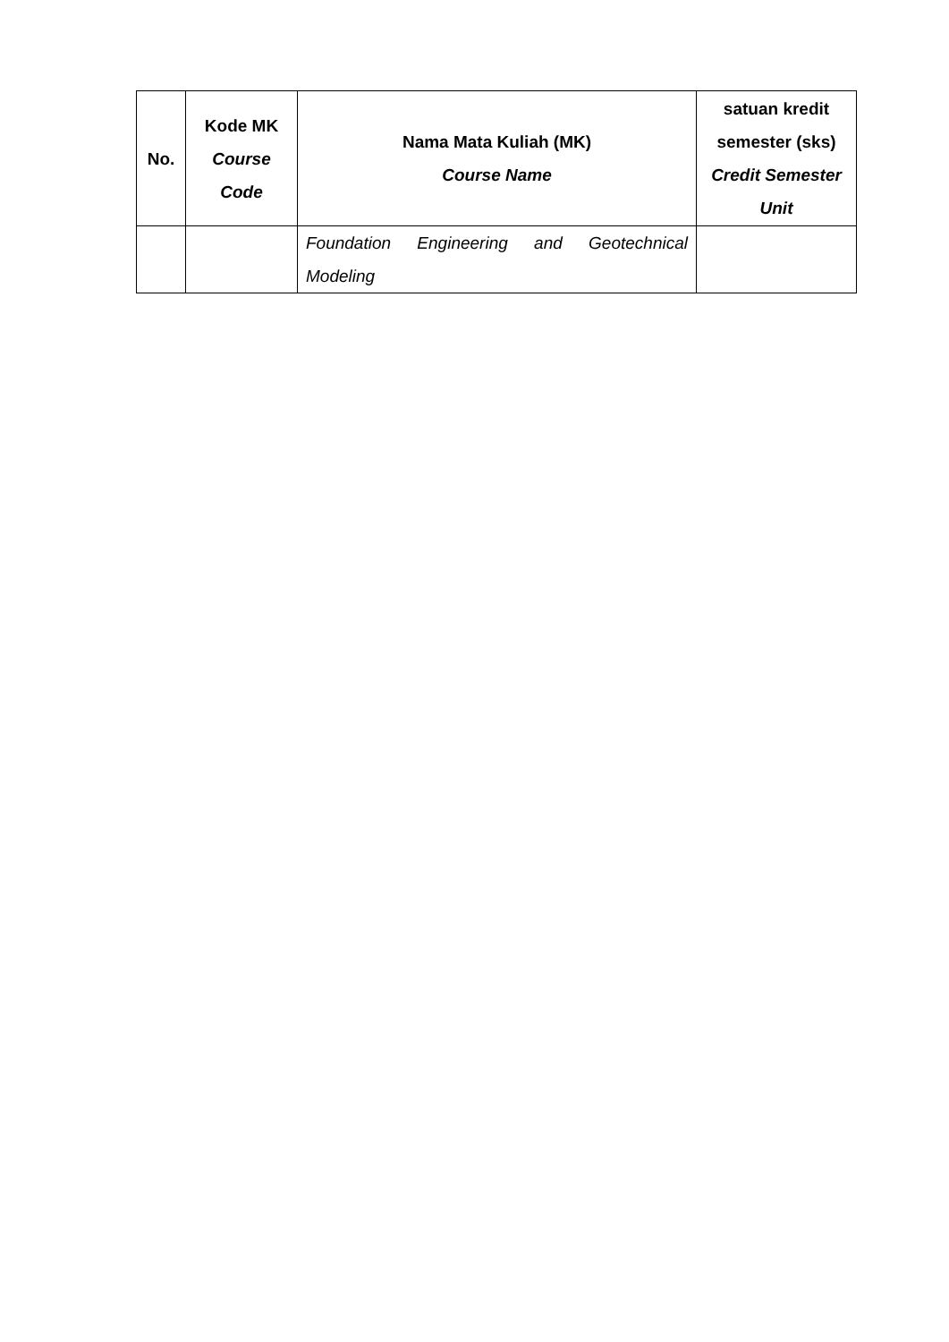| No. | Kode MK Course Code | Nama Mata Kuliah (MK) Course Name | satuan kredit semester (sks) Credit Semester Unit |
| --- | --- | --- | --- |
| | | Foundation Engineering and Geotechnical Modeling | |